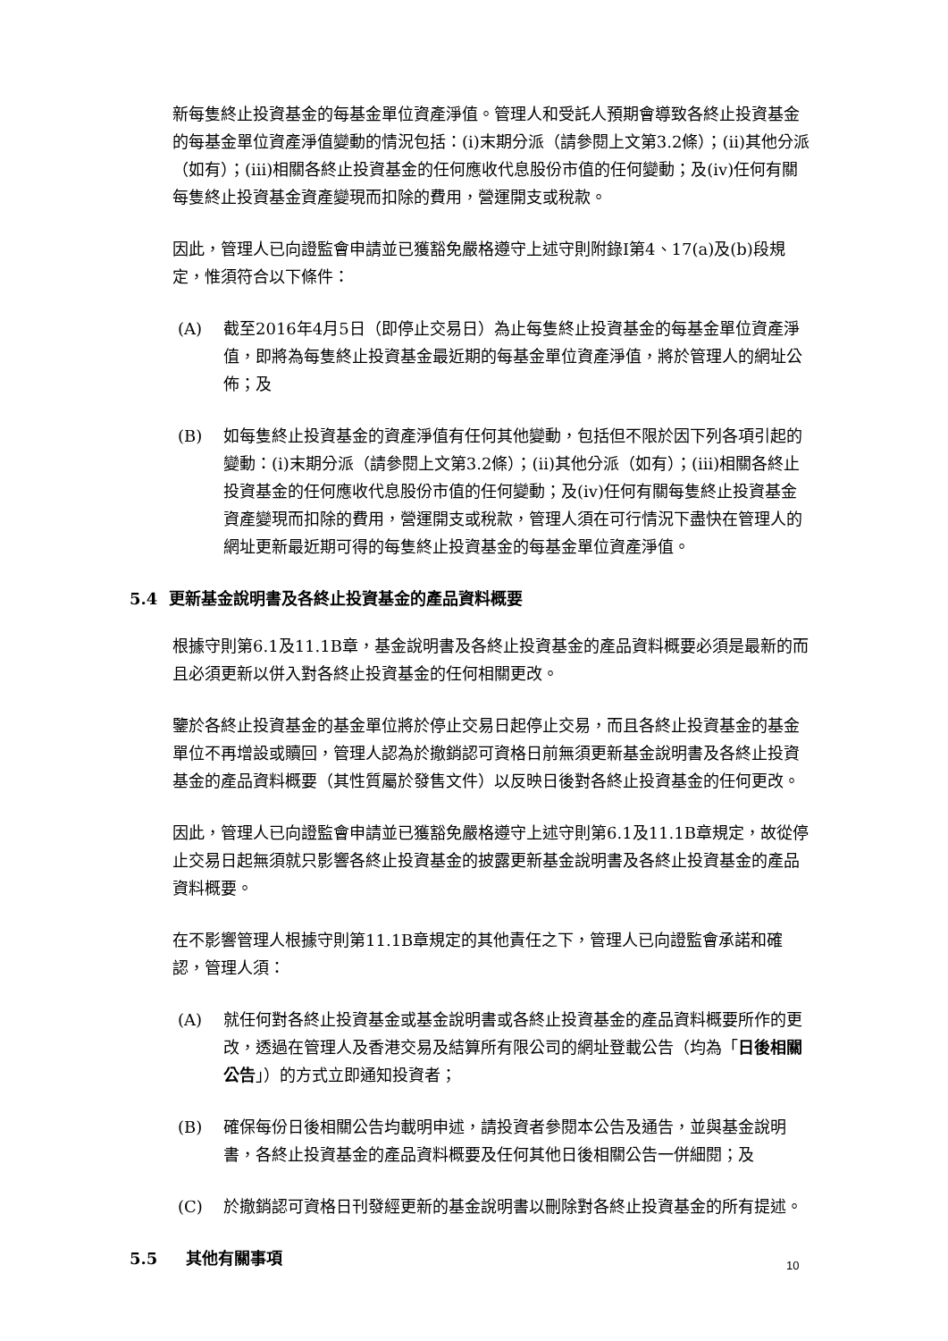新每隻終止投資基金的每基金單位資產淨值。管理人和受託人預期會導致各終止投資基金的每基金單位資產淨值變動的情況包括：(i)末期分派（請參閱上文第3.2條）；(ii)其他分派（如有）；(iii)相關各終止投資基金的任何應收代息股份市值的任何變動；及(iv)任何有關每隻終止投資基金資產變現而扣除的費用，營運開支或稅款。
因此，管理人已向證監會申請並已獲豁免嚴格遵守上述守則附錄I第4、17(a)及(b)段規定，惟須符合以下條件：
(A) 截至2016年4月5日（即停止交易日）為止每隻終止投資基金的每基金單位資產淨值，即將為每隻終止投資基金最近期的每基金單位資產淨值，將於管理人的網址公佈；及
(B) 如每隻終止投資基金的資產淨值有任何其他變動，包括但不限於因下列各項引起的變動：(i)末期分派（請參閱上文第3.2條）；(ii)其他分派（如有）；(iii)相關各終止投資基金的任何應收代息股份市值的任何變動；及(iv)任何有關每隻終止投資基金資產變現而扣除的費用，營運開支或稅款，管理人須在可行情況下盡快在管理人的網址更新最近期可得的每隻終止投資基金的每基金單位資產淨值。
5.4 更新基金說明書及各終止投資基金的產品資料概要
根據守則第6.1及11.1B章，基金說明書及各終止投資基金的產品資料概要必須是最新的而且必須更新以併入對各終止投資基金的任何相關更改。
鑒於各終止投資基金的基金單位將於停止交易日起停止交易，而且各終止投資基金的基金單位不再增設或贖回，管理人認為於撤銷認可資格日前無須更新基金說明書及各終止投資基金的產品資料概要（其性質屬於發售文件）以反映日後對各終止投資基金的任何更改。
因此，管理人已向證監會申請並已獲豁免嚴格遵守上述守則第6.1及11.1B章規定，故從停止交易日起無須就只影響各終止投資基金的披露更新基金說明書及各終止投資基金的產品資料概要。
在不影響管理人根據守則第11.1B章規定的其他責任之下，管理人已向證監會承諾和確認，管理人須：
(A) 就任何對各終止投資基金或基金說明書或各終止投資基金的產品資料概要所作的更改，透過在管理人及香港交易及結算所有限公司的網址登載公告（均為「日後相關公告」）的方式立即通知投資者；
(B) 確保每份日後相關公告均載明申述，請投資者參閱本公告及通告，並與基金說明書，各終止投資基金的產品資料概要及任何其他日後相關公告一併細閱；及
(C) 於撤銷認可資格日刊發經更新的基金說明書以刪除對各終止投資基金的所有提述。
5.5 其他有關事項
10